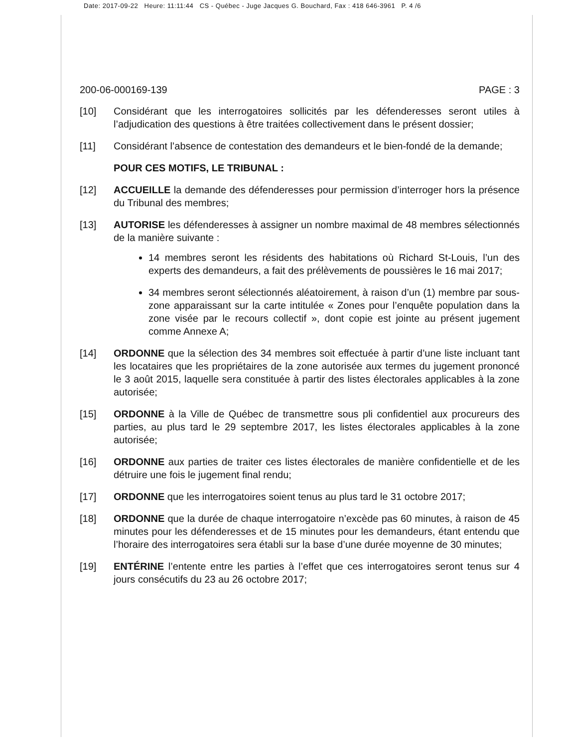Date: 2017-09-22 Heure: 11:11:44 CS - Québec - Juge Jacques G. Bouchard, Fax : 418 646-3961 P. 4 /6
200-06-000169-139 PAGE : 3
[10] Considérant que les interrogatoires sollicités par les défenderesses seront utiles à l’adjudication des questions à être traitées collectivement dans le présent dossier;
[11] Considérant l’absence de contestation des demandeurs et le bien-fondé de la demande;
POUR CES MOTIFS, LE TRIBUNAL :
[12] ACCUEILLE la demande des défenderesses pour permission d’interroger hors la présence du Tribunal des membres;
[13] AUTORISE les défenderesses à assigner un nombre maximal de 48 membres sélectionnés de la manière suivante :
14 membres seront les résidents des habitations où Richard St-Louis, l’un des experts des demandeurs, a fait des prélèvements de poussières le 16 mai 2017;
34 membres seront sélectionnés aléatoirement, à raison d’un (1) membre par sous-zone apparaissant sur la carte intitulée « Zones pour l’enquête population dans la zone visée par le recours collectif », dont copie est jointe au présent jugement comme Annexe A;
[14] ORDONNE que la sélection des 34 membres soit effectuée à partir d’une liste incluant tant les locataires que les propriétaires de la zone autorisée aux termes du jugement prononcé le 3 août 2015, laquelle sera constituée à partir des listes électorales applicables à la zone autorisée;
[15] ORDONNE à la Ville de Québec de transmettre sous pli confidentiel aux procureurs des parties, au plus tard le 29 septembre 2017, les listes électorales applicables à la zone autorisée;
[16] ORDONNE aux parties de traiter ces listes électorales de manière confidentielle et de les détruire une fois le jugement final rendu;
[17] ORDONNE que les interrogatoires soient tenus au plus tard le 31 octobre 2017;
[18] ORDONNE que la durée de chaque interrogatoire n’excède pas 60 minutes, à raison de 45 minutes pour les défenderesses et de 15 minutes pour les demandeurs, étant entendu que l’horaire des interrogatoires sera établi sur la base d’une durée moyenne de 30 minutes;
[19] ENTÉRINE l’entente entre les parties à l’effet que ces interrogatoires seront tenus sur 4 jours consécutifs du 23 au 26 octobre 2017;